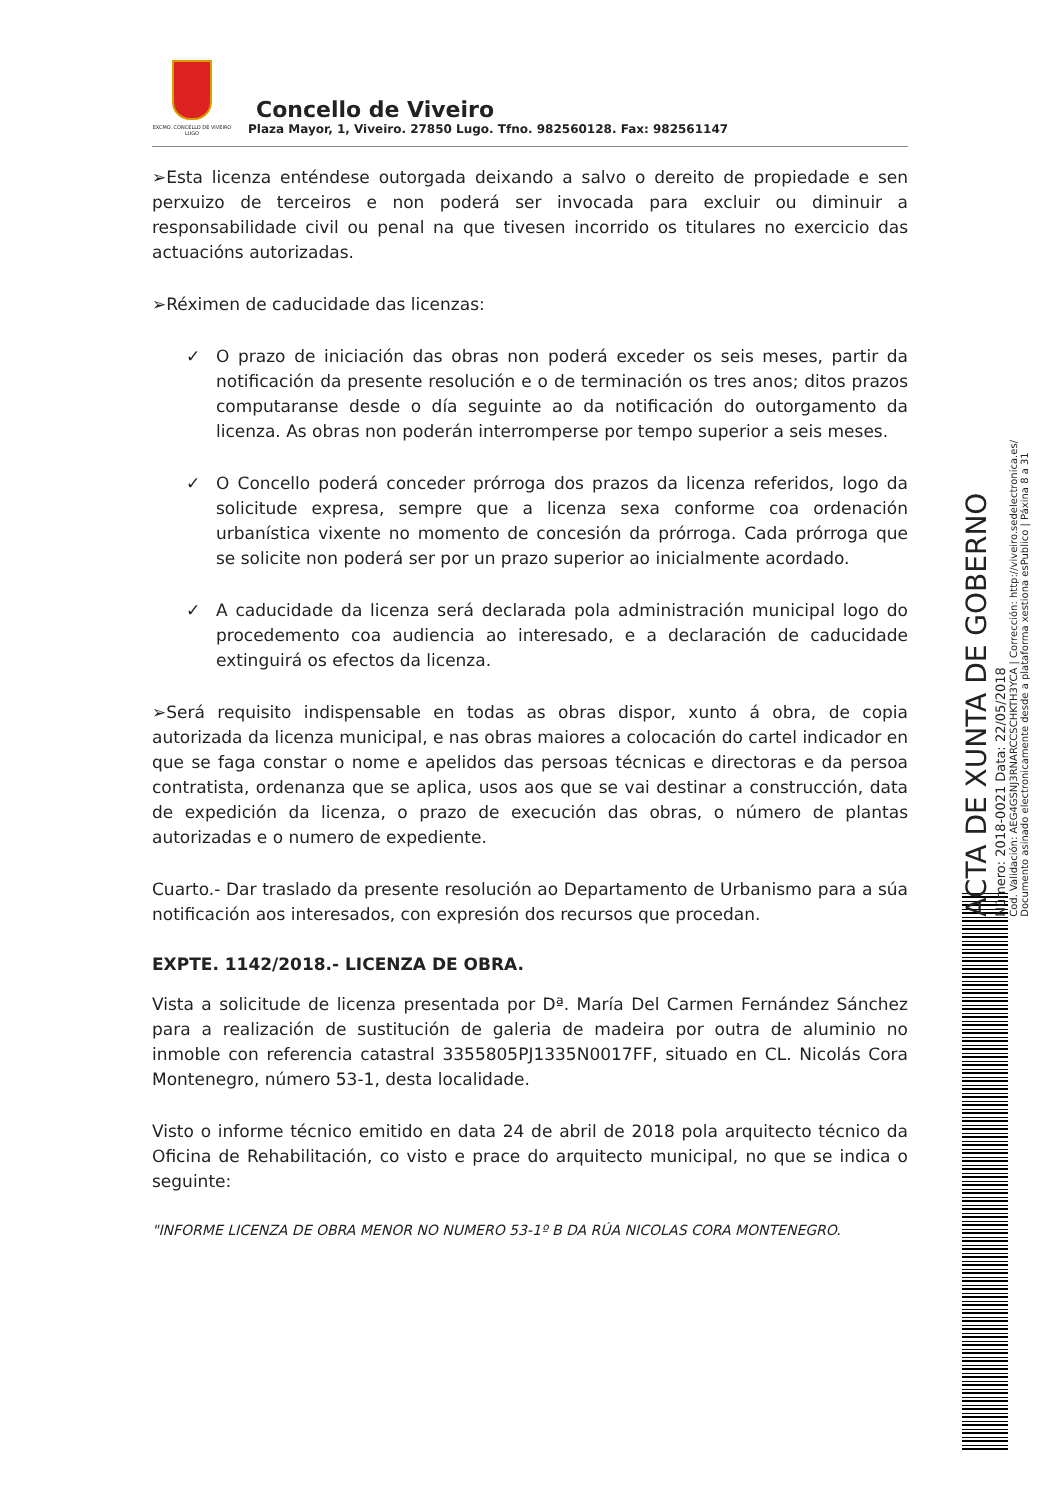EXCMO. CONCELLO DE VIVEIRO LUGO
Concello de Viveiro
Plaza Mayor, 1, Viveiro. 27850 Lugo. Tfno. 982560128. Fax: 982561147
➢Esta licenza enténdese outorgada deixando a salvo o dereito de propiedade e sen perxuizo de terceiros e non poderá ser invocada para excluir ou diminuir a responsabilidade civil ou penal na que tivesen incorrido os titulares no exercicio das actuacións autorizadas.
➢Réximen de caducidade das licenzas:
✓ O prazo de iniciación das obras non poderá exceder os seis meses, partir da notificación da presente resolución e o de terminación os tres anos; ditos prazos computaranse desde o día seguinte ao da notificación do outorgamento da licenza. As obras non poderán interromperse por tempo superior a seis meses.
✓ O Concello poderá conceder prórroga dos prazos da licenza referidos, logo da solicitude expresa, sempre que a licenza sexa conforme coa ordenación urbanística vixente no momento de concesión da prórroga. Cada prórroga que se solicite non poderá ser por un prazo superior ao inicialmente acordado.
✓ A caducidade da licenza será declarada pola administración municipal logo do procedemento coa audiencia ao interesado, e a declaración de caducidade extinguirá os efectos da licenza.
➢Será requisito indispensable en todas as obras dispor, xunto á obra, de copia autorizada da licenza municipal, e nas obras maiores a colocación do cartel indicador en que se faga constar o nome e apelidos das persoas técnicas e directoras e da persoa contratista, ordenanza que se aplica, usos aos que se vai destinar a construcción, data de expedición da licenza, o prazo de execución das obras, o número de plantas autorizadas e o numero de expediente.
Cuarto.- Dar traslado da presente resolución ao Departamento de Urbanismo para a súa notificación aos interesados, con expresión dos recursos que procedan.
EXPTE. 1142/2018.- LICENZA DE OBRA.
Vista a solicitude de licenza presentada por Dª. María Del Carmen Fernández Sánchez para a realización de sustitución de galeria de madeira por outra de aluminio no inmoble con referencia catastral 3355805PJ1335N0017FF, situado en CL. Nicolás Cora Montenegro, número 53-1, desta localidade.
Visto o informe técnico emitido en data 24 de abril de 2018 pola arquitecto técnico da Oficina de Rehabilitación, co visto e prace do arquitecto municipal, no que se indica o seguinte:
"INFORME LICENZA DE OBRA MENOR NO NUMERO 53-1º B DA RÚA NICOLAS CORA MONTENEGRO.
ACTA DE XUNTA DE GOBERNO
Número: 2018-0021 Data: 22/05/2018
Cod. Validación: AEG4GSNJ3RNARCCSCHKTH3YCA | Corrección: http://viveiro.sedelectronica.es/
Documento asinado electronicamente desde a plataforma xestiona esPublico | Páxina 8 a 31